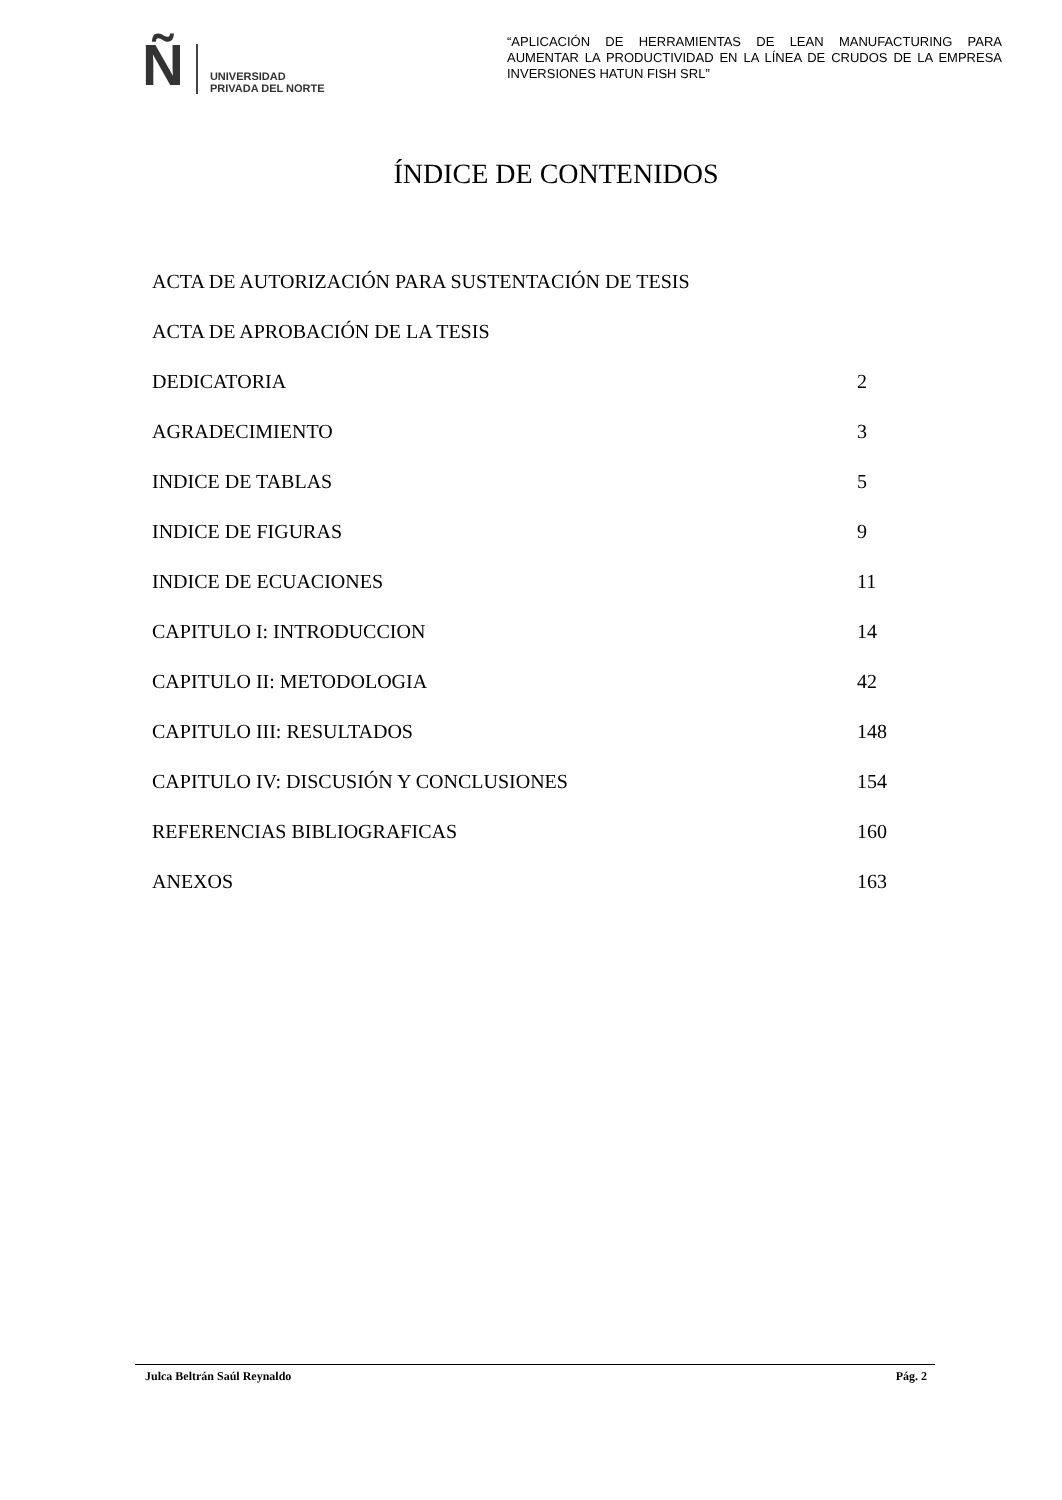Ñ UNIVERSIDAD
PRIVADA DEL NORTE
“APLICACIÓN DE HERRAMIENTAS DE LEAN MANUFACTURING PARA AUMENTAR LA PRODUCTIVIDAD EN LA LÍNEA DE CRUDOS DE LA EMPRESA INVERSIONES HATUN FISH SRL”
ÍNDICE DE CONTENIDOS
ACTA DE AUTORIZACIÓN PARA SUSTENTACIÓN DE TESIS
ACTA DE APROBACIÓN DE LA TESIS
DEDICATORIA 2
AGRADECIMIENTO 3
INDICE DE TABLAS 5
INDICE DE FIGURAS 9
INDICE DE ECUACIONES 11
CAPITULO I: INTRODUCCION 14
CAPITULO II: METODOLOGIA 42
CAPITULO III: RESULTADOS 148
CAPITULO IV: DISCUSIÓN Y CONCLUSIONES 154
REFERENCIAS BIBLIOGRAFICAS 160
ANEXOS 163
Julca Beltrán Saúl Reynaldo Pág. 2